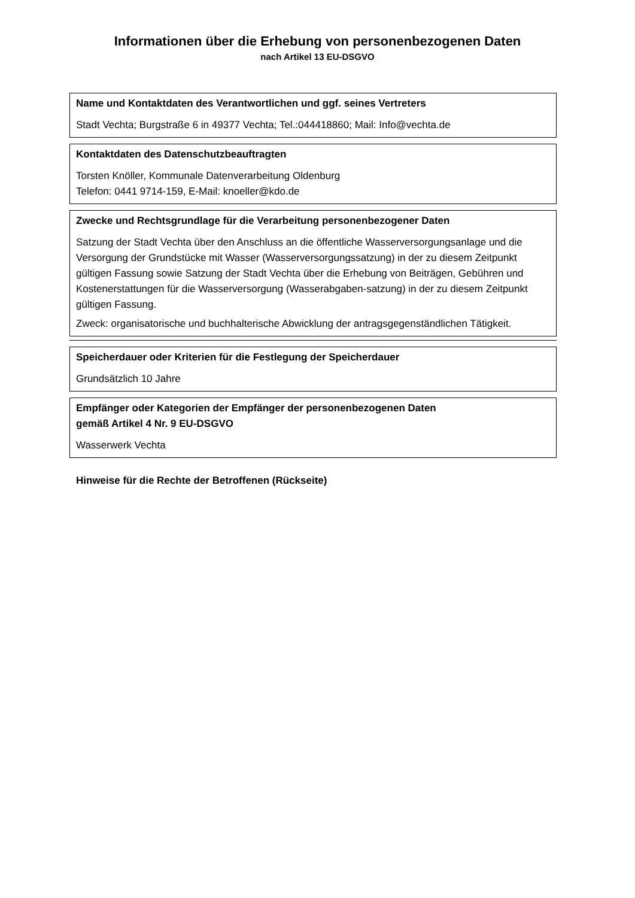Informationen über die Erhebung von personenbezogenen Daten
nach Artikel 13 EU-DSGVO
Name und Kontaktdaten des Verantwortlichen und ggf. seines Vertreters
Stadt Vechta; Burgstraße 6 in 49377 Vechta; Tel.:044418860; Mail: Info@vechta.de
Kontaktdaten des Datenschutzbeauftragten
Torsten Knöller, Kommunale Datenverarbeitung Oldenburg
Telefon: 0441 9714-159, E-Mail: knoeller@kdo.de
Zwecke und Rechtsgrundlage für die Verarbeitung personenbezogener Daten
Satzung der Stadt Vechta über den Anschluss an die öffentliche Wasserversorgungsanlage und die Versorgung der Grundstücke mit Wasser (Wasserversorgungssatzung) in der zu diesem Zeitpunkt gültigen Fassung sowie Satzung der Stadt Vechta über die Erhebung von Beiträgen, Gebühren und Kostenerstattungen für die Wasserversorgung (Wasserabgaben-satzung) in der zu diesem Zeitpunkt gültigen Fassung.
Zweck: organisatorische und buchhalterische Abwicklung der antragsgegenständlichen Tätigkeit.
Speicherdauer oder Kriterien für die Festlegung der Speicherdauer
Grundsätzlich 10 Jahre
Empfänger oder Kategorien der Empfänger der personenbezogenen Daten
gemäß Artikel 4 Nr. 9 EU-DSGVO
Wasserwerk Vechta
Hinweise für die Rechte der Betroffenen (Rückseite)